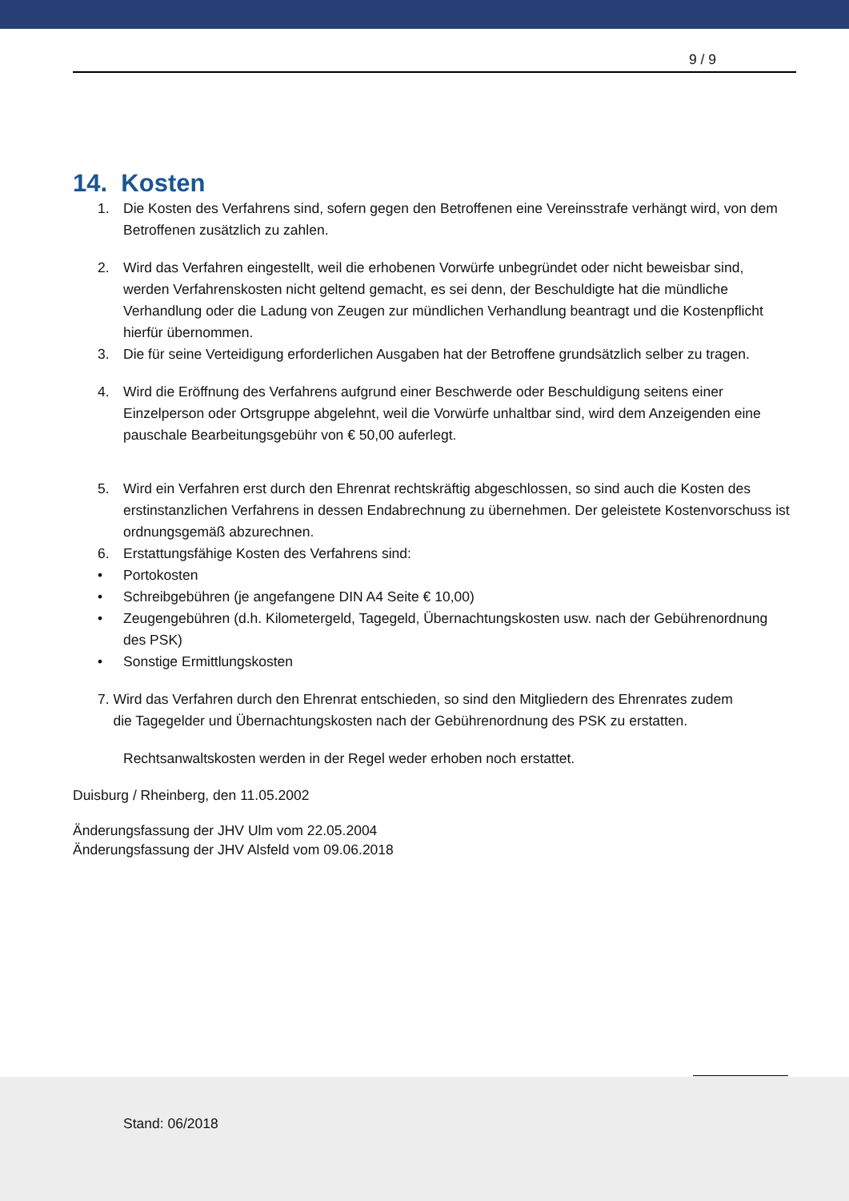9 / 9
14. Kosten
1. Die Kosten des Verfahrens sind, sofern gegen den Betroffenen eine Vereinsstrafe verhängt wird, von dem Betroffenen zusätzlich zu zahlen.
2. Wird das Verfahren eingestellt, weil die erhobenen Vorwürfe unbegründet oder nicht beweisbar sind, werden Verfahrenskosten nicht geltend gemacht, es sei denn, der Beschuldigte hat die mündliche Verhandlung oder die Ladung von Zeugen zur mündlichen Verhandlung beantragt und die Kostenpflicht hierfür übernommen.
3. Die für seine Verteidigung erforderlichen Ausgaben hat der Betroffene grundsätzlich selber zu tragen.
4. Wird die Eröffnung des Verfahrens aufgrund einer Beschwerde oder Beschuldigung seitens einer Einzelperson oder Ortsgruppe abgelehnt, weil die Vorwürfe unhaltbar sind, wird dem Anzeigenden eine pauschale Bearbeitungsgebühr von € 50,00 auferlegt.
5. Wird ein Verfahren erst durch den Ehrenrat rechtskräftig abgeschlossen, so sind auch die Kosten des erstinstanzlichen Verfahrens in dessen Endabrechnung zu übernehmen. Der geleistete Kostenvorschuss ist ordnungsgemäß abzurechnen.
6. Erstattungsfähige Kosten des Verfahrens sind:
• Portokosten
• Schreibgebühren (je angefangene DIN A4 Seite € 10,00)
• Zeugengebühren (d.h. Kilometergeld, Tagegeld, Übernachtungskosten usw. nach der Gebührenordnung des PSK)
• Sonstige Ermittlungskosten
7. Wird das Verfahren durch den Ehrenrat entschieden, so sind den Mitgliedern des Ehrenrates zudem
die Tagegelder und Übernachtungskosten nach der Gebührenordnung des PSK zu erstatten.
Rechtsanwaltskosten werden in der Regel weder erhoben noch erstattet.
Duisburg / Rheinberg, den 11.05.2002
Änderungsfassung der JHV Ulm vom 22.05.2004
Änderungsfassung der JHV Alsfeld vom 09.06.2018
Stand: 06/2018